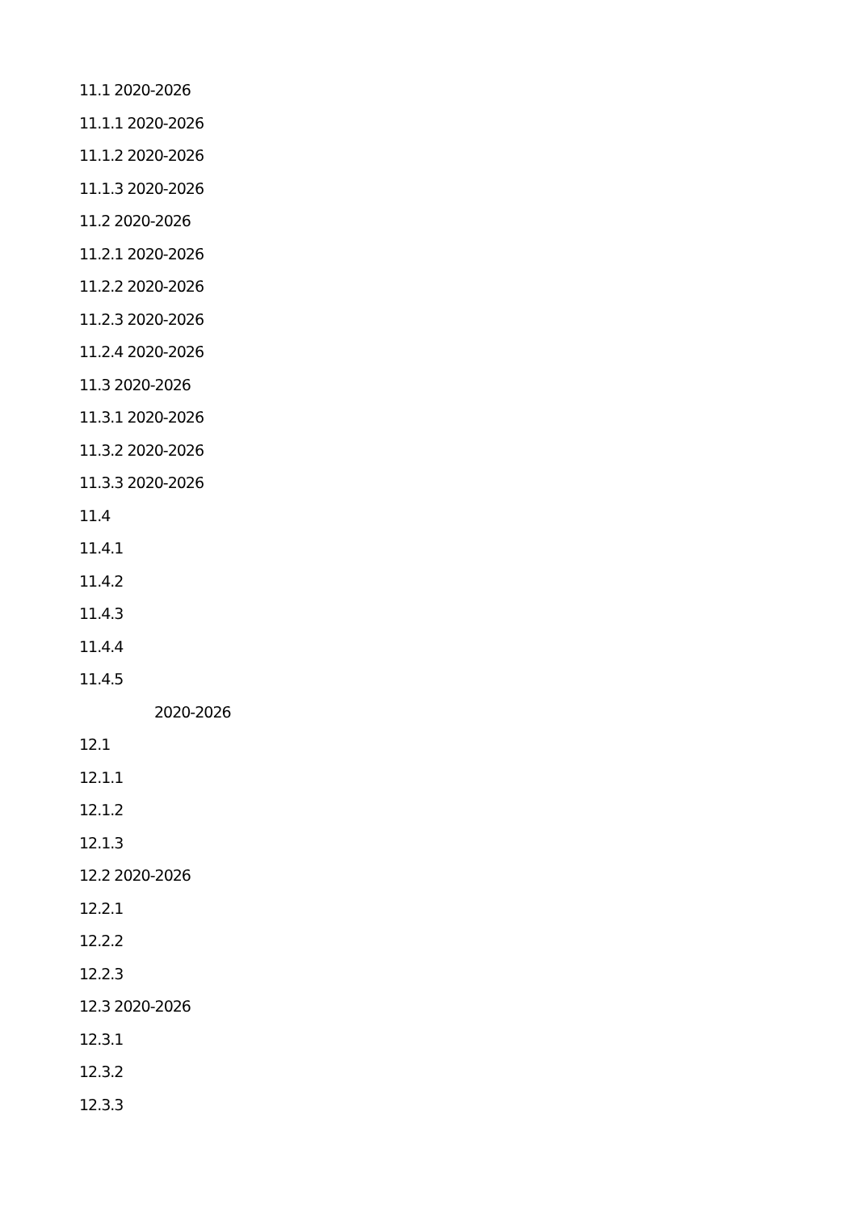11.1 2020-2026
11.1.1 2020-2026
11.1.2 2020-2026
11.1.3 2020-2026
11.2 2020-2026
11.2.1 2020-2026
11.2.2 2020-2026
11.2.3 2020-2026
11.2.4 2020-2026
11.3 2020-2026
11.3.1 2020-2026
11.3.2 2020-2026
11.3.3 2020-2026
11.4
11.4.1
11.4.2
11.4.3
11.4.4
11.4.5
2020-2026
12.1
12.1.1
12.1.2
12.1.3
12.2 2020-2026
12.2.1
12.2.2
12.2.3
12.3 2020-2026
12.3.1
12.3.2
12.3.3